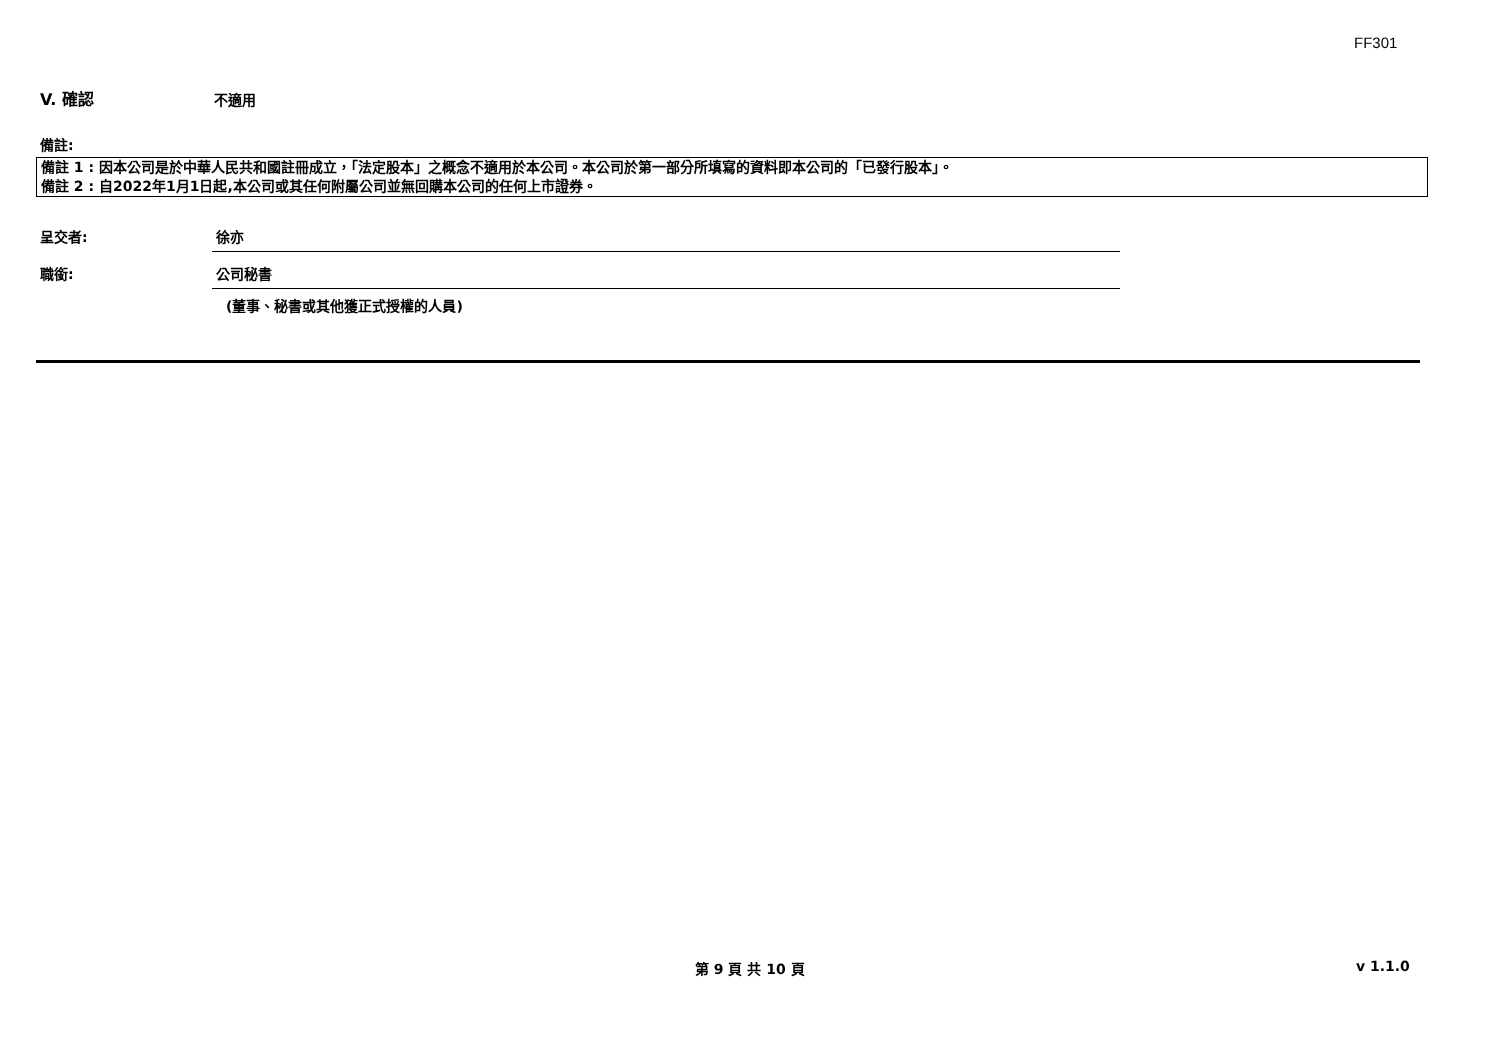FF301
V. 確認 不適用
備註:
備註 1 : 因本公司是於中華人民共和國註冊成立，「法定股本」之概念不適用於本公司。本公司於第一部分所填寫的資料即本公司的「已發行股本」。
備註 2 : 自2022年1月1日起,本公司或其任何附屬公司並無回購本公司的任何上市證券。
呈交者: 徐亦
職銜: 公司秘書
(董事、秘書或其他獲正式授權的人員)
第 9 頁 共 10 頁 v 1.1.0